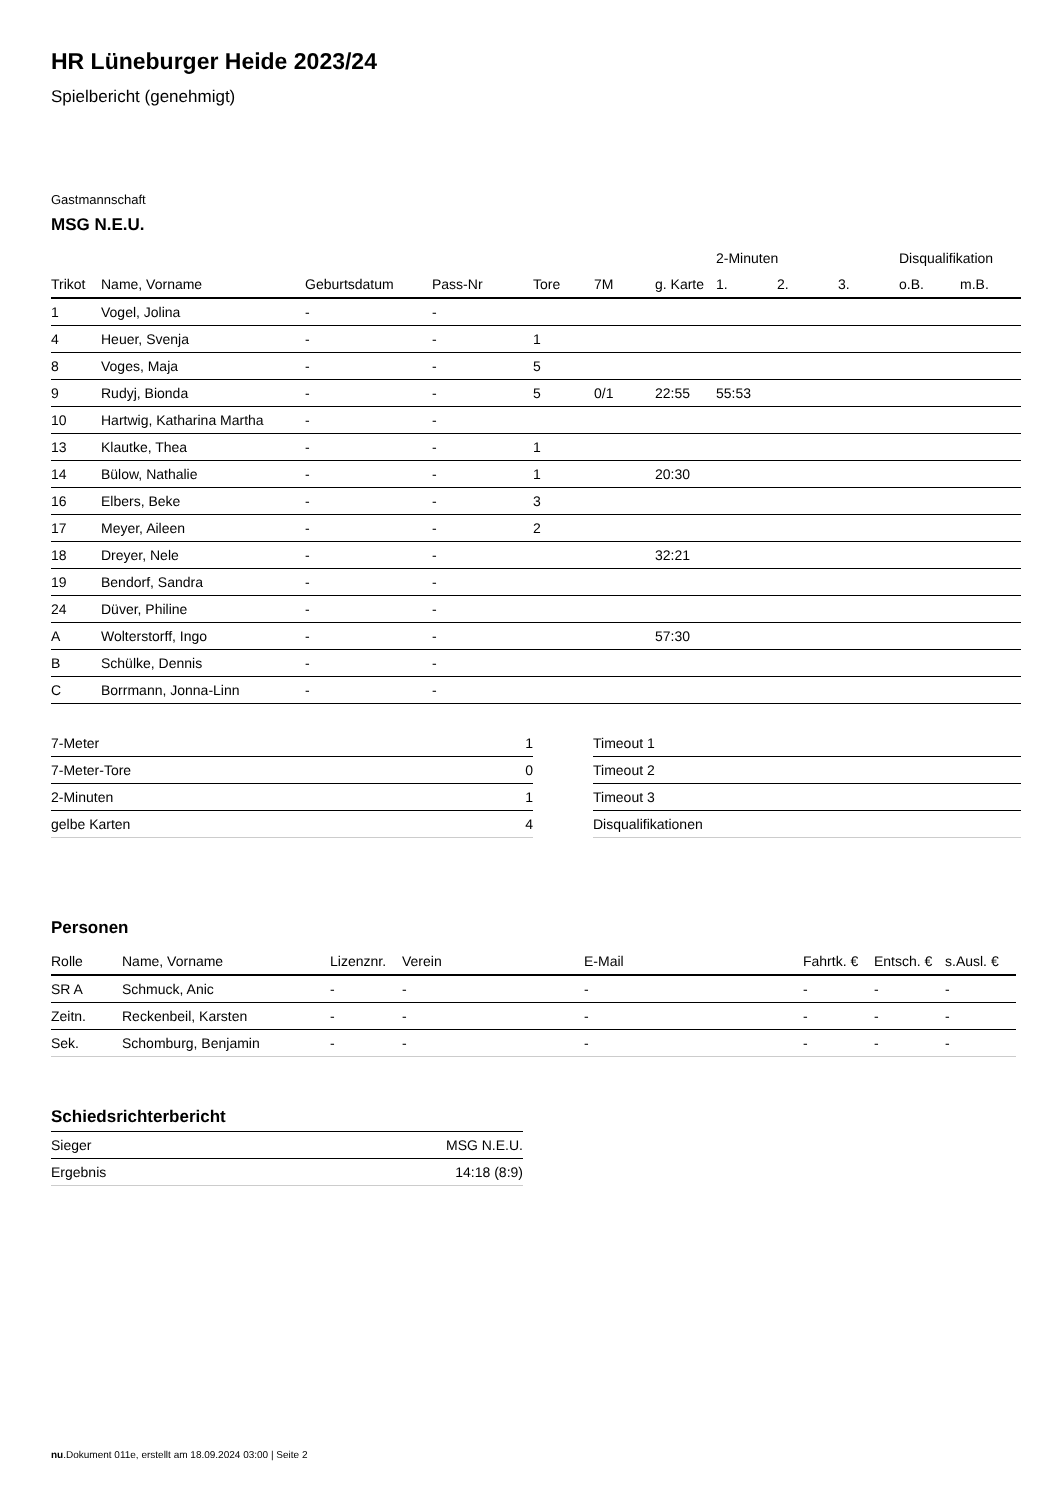HR Lüneburger Heide 2023/24
Spielbericht (genehmigt)
Gastmannschaft
MSG N.E.U.
| | | | | | | | 2-Minuten | | | Disqualifikation | |
| --- | --- | --- | --- | --- | --- | --- | --- | --- | --- | --- | --- |
| Trikot | Name, Vorname | Geburtsdatum | Pass-Nr | Tore | 7M | g. Karte | 1. | 2. | 3. | o.B. | m.B. |
| 1 | Vogel, Jolina | - | - | | | | | | | | |
| 4 | Heuer, Svenja | - | - | 1 | | | | | | | |
| 8 | Voges, Maja | - | - | 5 | | | | | | | |
| 9 | Rudyj, Bionda | - | - | 5 | 0/1 | 22:55 | 55:53 | | | | |
| 10 | Hartwig, Katharina Martha | - | - | | | | | | | | |
| 13 | Klautke, Thea | - | - | 1 | | | | | | | |
| 14 | Bülow, Nathalie | - | - | 1 | | 20:30 | | | | | |
| 16 | Elbers, Beke | - | - | 3 | | | | | | | |
| 17 | Meyer, Aileen | - | - | 2 | | | | | | | |
| 18 | Dreyer, Nele | - | - | | | 32:21 | | | | | |
| 19 | Bendorf, Sandra | - | - | | | | | | | | |
| 24 | Düver, Philine | - | - | | | | | | | | |
| A | Wolterstorff, Ingo | - | - | | | 57:30 | | | | | |
| B | Schülke, Dennis | - | - | | | | | | | | |
| C | Borrmann, Jonna-Linn | - | - | | | | | | | | |
| 7-Meter | 1 |
| 7-Meter-Tore | 0 |
| 2-Minuten | 1 |
| gelbe Karten | 4 |
| Timeout 1 |
| Timeout 2 |
| Timeout 3 |
| Disqualifikationen |
Personen
| Rolle | Name, Vorname | Lizenznr. | Verein | E-Mail | Fahrtk. € | Entsch. € | s.Ausl. € |
| --- | --- | --- | --- | --- | --- | --- | --- |
| SR A | Schmuck, Anic | - | - | - | - | - | - |
| Zeitn. | Reckenbeil, Karsten | - | - | - | - | - | - |
| Sek. | Schomburg, Benjamin | - | - | - | - | - | - |
Schiedsrichterbericht
| Sieger | MSG N.E.U. |
| Ergebnis | 14:18 (8:9) |
nu.Dokument 011e, erstellt am 18.09.2024 03:00 | Seite 2